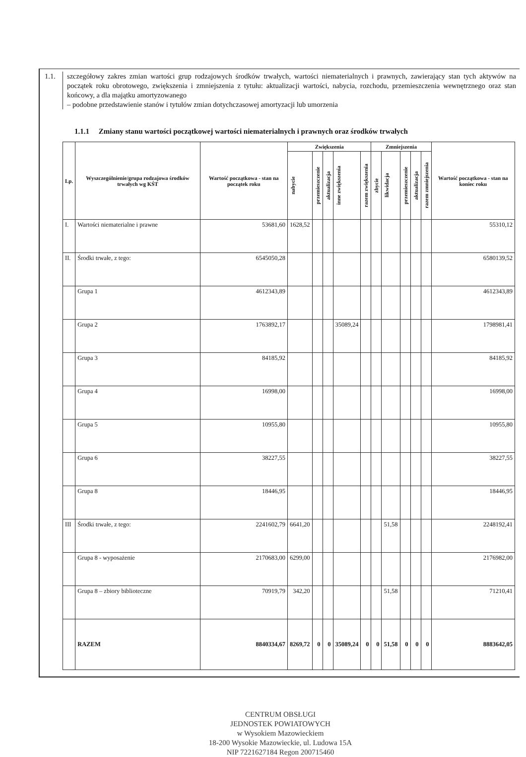1.1. szczegółowy zakres zmian wartości grup rodzajowych środków trwałych, wartości niematerialnych i prawnych, zawierający stan tych aktywów na początek roku obrotowego, zwiększenia i zmniejszenia z tytułu: aktualizacji wartości, nabycia, rozchodu, przemieszczenia wewnętrznego oraz stan końcowy, a dla majątku amortyzowanego
– podobne przedstawienie stanów i tytułów zmian dotychczasowej amortyzacji lub umorzenia
1.1.1 Zmiany stanu wartości początkowej wartości niematerialnych i prawnych oraz środków trwałych
| Lp. | Wyszczególnienie/grupa rodzajowa środków trwałych wg KŚT | Wartość początkowa - stan na początek roku | Zwiększenia | | | | | Zmniejszenia | | | | | Wartość początkowa - stan na koniec roku |
| --- | --- | --- | --- | --- | --- | --- | --- | --- | --- | --- | --- | --- | --- |
| | | | nabycie | przemieszczenie | aktualizacja | inne zwiększenia | razem zwiększenia | zbycie | likwidacja | przemieszczenie | aktualizacja | razem zmniejszenia | |
| I. | Wartości niematerialne i prawne | 53681,60 | 1628,52 | | | | | | | | | | 55310,12 |
| II. | Środki trwałe, z tego: | 6545050,28 | | | | | | | | | | | 6580139,52 |
| | Grupa 1 | 4612343,89 | | | | | | | | | | | 4612343,89 |
| | Grupa 2 | 1763892,17 | | | | 35089,24 | | | | | | | 1798981,41 |
| | Grupa 3 | 84185,92 | | | | | | | | | | | 84185,92 |
| | Grupa 4 | 16998,00 | | | | | | | | | | | 16998,00 |
| | Grupa 5 | 10955,80 | | | | | | | | | | | 10955,80 |
| | Grupa 6 | 38227,55 | | | | | | | | | | | 38227,55 |
| | Grupa 8 | 18446,95 | | | | | | | | | | | 18446,95 |
| III | Środki trwałe, z tego: | 2241602,79 | 6641,20 | | | | | | 51,58 | | | | 2248192,41 |
| | Grupa 8 - wyposażenie | 2170683,00 | 6299,00 | | | | | | | | | | 2176982,00 |
| | Grupa 8 – zbiory biblioteczne | 70919,79 | 342,20 | | | | | | 51,58 | | | | 71210,41 |
| | RAZEM | 8840334,67 | 8269,72 | 0 | 0 | 35089,24 | 0 | 0 | 51,58 | 0 | 0 | 0 | 8883642,05 |
CENTRUM OBSŁUGI
JEDNOSTEK POWIATOWYCH
w Wysokiem Mazowieckiem
18-200 Wysokie Mazowieckie, ul. Ludowa 15A
NIP 7221627184 Regon 200715460